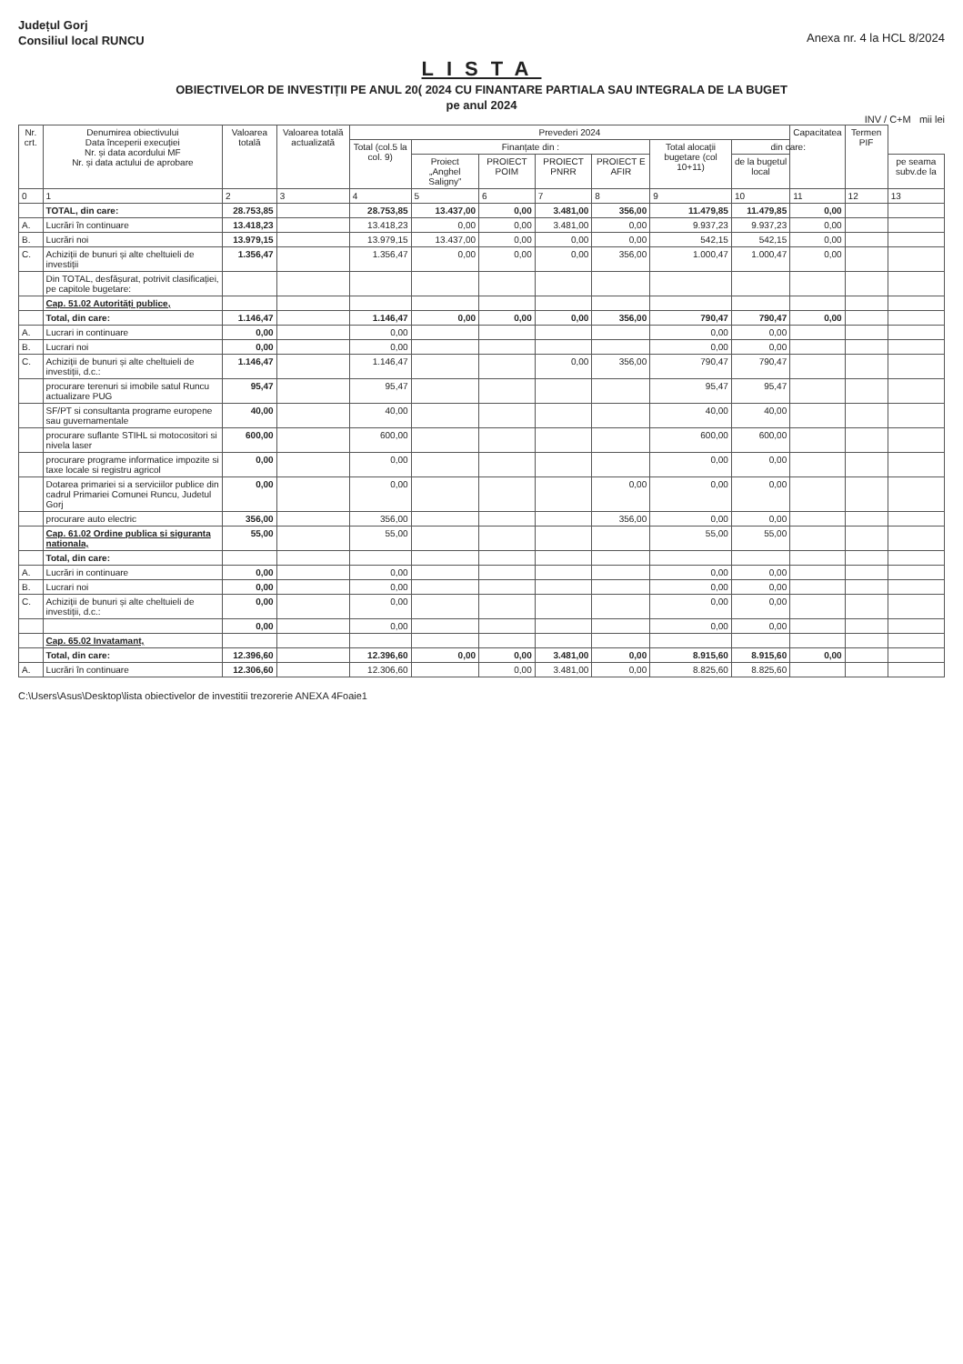Județul Gorj
Consiliul local RUNCU
Anexa nr. 4 la HCL 8/2024
LISTA
OBIECTIVELOR DE INVESTIȚII PE ANUL 20( 2024 CU FINANTARE PARTIALA SAU INTEGRALA DE LA BUGET
pe anul 2024
INV / C+M mii lei
| Nr. crt. | Denumirea obiectivului Data începerii execuției Nr. și data acordului MF Nr. și data actului de aprobare | Valoarea totală | Valoarea totală actualizată | Prevederi 2024 | | | | | | | Capacitatea | Termen PIF | |
| --- | --- | --- | --- | --- | --- | --- | --- | --- | --- | --- | --- | --- | --- |
| | | | | Total (col.5 la col. 9) | Finanțate din : | | | | Total alocații bugetare (col 10+11) | din care: | | | |
| | | | | | Proiect „Anghel Saligny” | PROIECT POIM | PROIECT PNRR | PROIECT E AFIR | | de la bugetul local | | | pe seama subv.de la |
| 0 | 1 | 2 | 3 | 4 | 5 | 6 | 7 | 8 | 9 | 10 | 11 | 12 | 13 |
| | TOTAL, din care: | 28.753,85 | | 28.753,85 | 13.437,00 | 0,00 | 3.481,00 | 356,00 | 11.479,85 | 11.479,85 | 0,00 | | |
| A. | Lucrări în continuare | 13.418,23 | | 13.418,23 | 0,00 | 0,00 | 3.481,00 | 0,00 | 9.937,23 | 9.937,23 | 0,00 | | |
| B. | Lucrări noi | 13.979,15 | | 13.979,15 | 13.437,00 | 0,00 | 0,00 | 0,00 | 542,15 | 542,15 | 0,00 | | |
| C. | Achiziții de bunuri și alte cheltuieli de investiții | 1.356,47 | | 1.356,47 | 0,00 | 0,00 | 0,00 | 356,00 | 1.000,47 | 1.000,47 | 0,00 | | |
| | Din TOTAL, desfășurat, potrivit clasificației, pe capitole bugetare: | | | | | | | | | | | | |
| | Cap. 51.02 Autorități publice, | | | | | | | | | | | | |
| | Total, din care: | 1.146,47 | | 1.146,47 | 0,00 | 0,00 | 0,00 | 356,00 | 790,47 | 790,47 | 0,00 | | |
| A. | Lucrari in continuare | 0,00 | | 0,00 | | | | | 0,00 | 0,00 | | | |
| B. | Lucrari noi | 0,00 | | 0,00 | | | | | 0,00 | 0,00 | | | |
| C. | Achiziții de bunuri și alte cheltuieli de investiții, d.c.: | 1.146,47 | | 1.146,47 | | | 0,00 | 356,00 | 790,47 | 790,47 | | | |
| | procurare terenuri si imobile satul Runcu actualizare PUG | 95,47 | | 95,47 | | | | | 95,47 | 95,47 | | | |
| | SF/PT si consultanta programe europene sau guvernamentale | 40,00 | | 40,00 | | | | | 40,00 | 40,00 | | | |
| | procurare suflante STIHL si motocositori si nivela laser | 600,00 | | 600,00 | | | | | 600,00 | 600,00 | | | |
| | procurare programe informatice impozite si taxe locale si registru agricol | 0,00 | | 0,00 | | | | | 0,00 | 0,00 | | | |
| | Dotarea primariei si a serviciilor publice din cadrul Primariei Comunei Runcu, Judetul Gorj | 0,00 | | 0,00 | | | | 0,00 | 0,00 | 0,00 | | | |
| | procurare auto electric | 356,00 | | 356,00 | | | | 356,00 | 0,00 | 0,00 | | | |
| | Cap. 61.02 Ordine publica si siguranta nationala, | 55,00 | | 55,00 | | | | | 55,00 | 55,00 | | | |
| | Total, din care: | | | | | | | | | | | | |
| A. | Lucrări in continuare | 0,00 | | 0,00 | | | | | 0,00 | 0,00 | | | |
| B. | Lucrari noi | 0,00 | | 0,00 | | | | | 0,00 | 0,00 | | | |
| C. | Achiziții de bunuri și alte cheltuieli de investiții, d.c.: | 0,00 | | 0,00 | | | | | 0,00 | 0,00 | | | |
| | | 0,00 | | 0,00 | | | | | 0,00 | 0,00 | | | |
| | Cap. 65.02 Invatamant, | | | | | | | | | | | | |
| | Total, din care: | 12.396,60 | | 12.396,60 | 0,00 | 0,00 | 3.481,00 | 0,00 | 8.915,60 | 8.915,60 | 0,00 | | |
| A. | Lucrări în continuare | 12.306,60 | | 12.306,60 | | 0,00 | 3.481,00 | 0,00 | 8.825,60 | 8.825,60 | | | |
C:\Users\Asus\Desktop\lista obiectivelor de investitii trezorerie ANEXA 4Foaie1